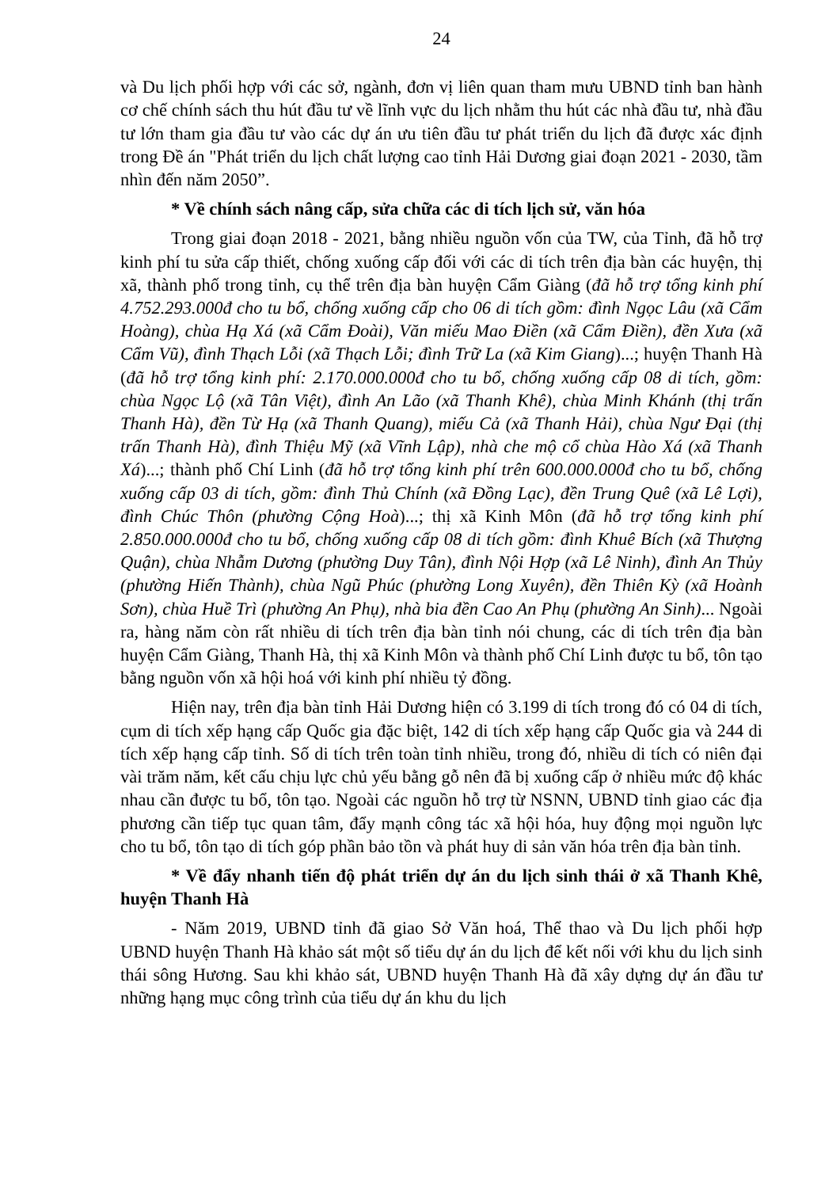24
và Du lịch phối hợp với các sở, ngành, đơn vị liên quan tham mưu UBND tỉnh ban hành cơ chế chính sách thu hút đầu tư về lĩnh vực du lịch nhằm thu hút các nhà đầu tư, nhà đầu tư lớn tham gia đầu tư vào các dự án ưu tiên đầu tư phát triển du lịch đã được xác định trong Đề án "Phát triển du lịch chất lượng cao tỉnh Hải Dương giai đoạn 2021 - 2030, tầm nhìn đến năm 2050”.
* Về chính sách nâng cấp, sửa chữa các di tích lịch sử, văn hóa
Trong giai đoạn 2018 - 2021, bằng nhiều nguồn vốn của TW, của Tỉnh, đã hỗ trợ kinh phí tu sửa cấp thiết, chống xuống cấp đối với các di tích trên địa bàn các huyện, thị xã, thành phố trong tỉnh, cụ thể trên địa bàn huyện Cẩm Giàng (đã hỗ trợ tổng kinh phí 4.752.293.000đ cho tu bổ, chống xuống cấp cho 06 di tích gồm: đình Ngọc Lâu (xã Cẩm Hoàng), chùa Hạ Xá (xã Cẩm Đoài), Văn miếu Mao Điền (xã Cẩm Điền), đền Xưa (xã Cẩm Vũ), đình Thạch Lỗi (xã Thạch Lỗi; đình Trữ La (xã Kim Giang)...; huyện Thanh Hà (đã hỗ trợ tổng kinh phí: 2.170.000.000đ cho tu bổ, chống xuống cấp 08 di tích, gồm: chùa Ngọc Lộ (xã Tân Việt), đình An Lão (xã Thanh Khê), chùa Minh Khánh (thị trấn Thanh Hà), đền Từ Hạ (xã Thanh Quang), miếu Cả (xã Thanh Hải), chùa Ngư Đại (thị trấn Thanh Hà), đình Thiệu Mỹ (xã Vĩnh Lập), nhà che mộ cổ chùa Hào Xá (xã Thanh Xá)...; thành phố Chí Linh (đã hỗ trợ tổng kinh phí trên 600.000.000đ cho tu bổ, chống xuống cấp 03 di tích, gồm: đình Thủ Chính (xã Đồng Lạc), đền Trung Quê (xã Lê Lợi), đình Chúc Thôn (phường Cộng Hoà)...; thị xã Kinh Môn (đã hỗ trợ tổng kinh phí 2.850.000.000đ cho tu bổ, chống xuống cấp 08 di tích gồm: đình Khuê Bích (xã Thượng Quận), chùa Nhẫm Dương (phường Duy Tân), đình Nội Hợp (xã Lê Ninh), đình An Thủy (phường Hiến Thành), chùa Ngũ Phúc (phường Long Xuyên), đền Thiên Kỳ (xã Hoành Sơn), chùa Huề Trì (phường An Phụ), nhà bia đền Cao An Phụ (phường An Sinh)... Ngoài ra, hàng năm còn rất nhiều di tích trên địa bàn tỉnh nói chung, các di tích trên địa bàn huyện Cẩm Giàng, Thanh Hà, thị xã Kinh Môn và thành phố Chí Linh được tu bổ, tôn tạo bằng nguồn vốn xã hội hoá với kinh phí nhiều tỷ đồng.
Hiện nay, trên địa bàn tỉnh Hải Dương hiện có 3.199 di tích trong đó có 04 di tích, cụm di tích xếp hạng cấp Quốc gia đặc biệt, 142 di tích xếp hạng cấp Quốc gia và 244 di tích xếp hạng cấp tỉnh. Số di tích trên toàn tỉnh nhiều, trong đó, nhiều di tích có niên đại vài trăm năm, kết cấu chịu lực chủ yếu bằng gỗ nên đã bị xuống cấp ở nhiều mức độ khác nhau cần được tu bổ, tôn tạo. Ngoài các nguồn hỗ trợ từ NSNN, UBND tỉnh giao các địa phương cần tiếp tục quan tâm, đẩy mạnh công tác xã hội hóa, huy động mọi nguồn lực cho tu bổ, tôn tạo di tích góp phần bảo tồn và phát huy di sản văn hóa trên địa bàn tỉnh.
* Về đẩy nhanh tiến độ phát triển dự án du lịch sinh thái ở xã Thanh Khê, huyện Thanh Hà
- Năm 2019, UBND tỉnh đã giao Sở Văn hoá, Thể thao và Du lịch phối hợp UBND huyện Thanh Hà khảo sát một số tiểu dự án du lịch để kết nối với khu du lịch sinh thái sông Hương. Sau khi khảo sát, UBND huyện Thanh Hà đã xây dựng dự án đầu tư những hạng mục công trình của tiểu dự án khu du lịch